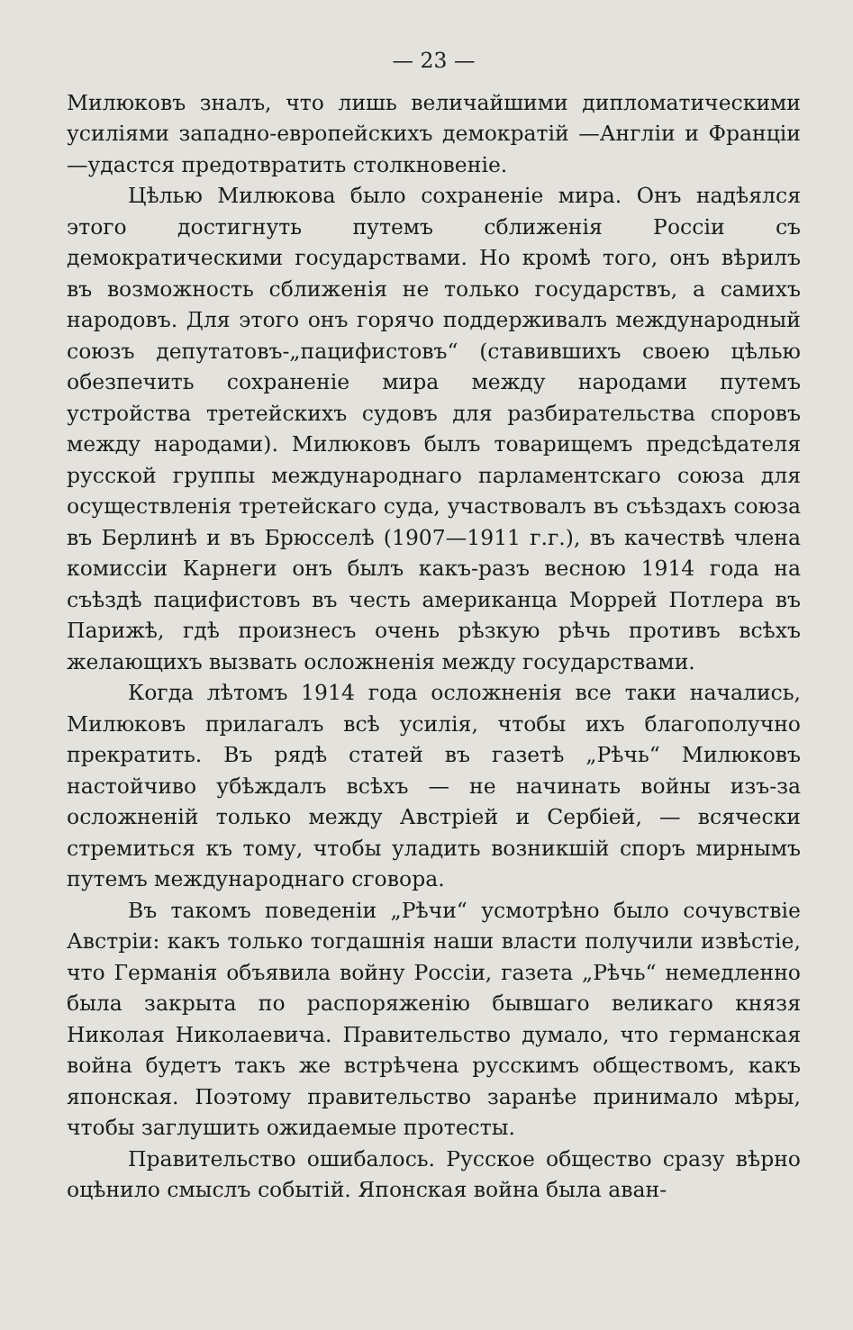— 23 —
Милюковъ зналъ, что лишь величайшими дипломатическими усиліями западно-европейскихъ демократій —Англіи и Франціи—удастся предотвратить столкновеніе.
Цѣлью Милюкова было сохраненіе мира. Онъ надѣялся этого достигнуть путемъ сближенія Россіи съ демократическими государствами. Но кромѣ того, онъ вѣрилъ въ возможность сближенія не только государствъ, а самихъ народовъ. Для этого онъ горячо поддерживалъ международный союзъ депутатовъ-„пацифистовъ“ (ставившихъ своею цѣлью обезпечить сохраненіе мира между народами путемъ устройства третейскихъ судовъ для разбирательства споровъ между народами). Милюковъ былъ товарищемъ предсѣдателя русской группы международнаго парламентскаго союза для осуществленія третейскаго суда, участвовалъ въ съѣздахъ союза въ Берлинѣ и въ Брюсселѣ (1907—1911 г.г.), въ качествѣ члена комиссіи Карнеги онъ былъ какъ-разъ весною 1914 года на съѣздѣ пацифистовъ въ честь американца Моррей Потлера въ Парижѣ, гдѣ произнесъ очень рѣзкую рѣчь противъ всѣхъ желающихъ вызвать осложненія между государствами.
Когда лѣтомъ 1914 года осложненія все таки начались, Милюковъ прилагалъ всѣ усилія, чтобы ихъ благополучно прекратить. Въ рядѣ статей въ газетѣ „Рѣчь“ Милюковъ настойчиво убѣждалъ всѣхъ — не начинать войны изъ-за осложненій только между Австріей и Сербіей, — всячески стремиться къ тому, чтобы уладить возникшій споръ мирнымъ путемъ международнаго сговора.
Въ такомъ поведеніи „Рѣчи“ усмотрѣно было сочувствіе Австріи: какъ только тогдашнія наши власти получили извѣстіе, что Германія объявила войну Россіи, газета „Рѣчь“ немедленно была закрыта по распоряженію бывшаго великаго князя Николая Николаевича. Правительство думало, что германская война будетъ такъ же встрѣчена русскимъ обществомъ, какъ японская. Поэтому правительство заранѣе принимало мѣры, чтобы заглушить ожидаемые протесты.
Правительство ошибалось. Русское общество сразу вѣрно оцѣнило смыслъ событій. Японская война была аван-